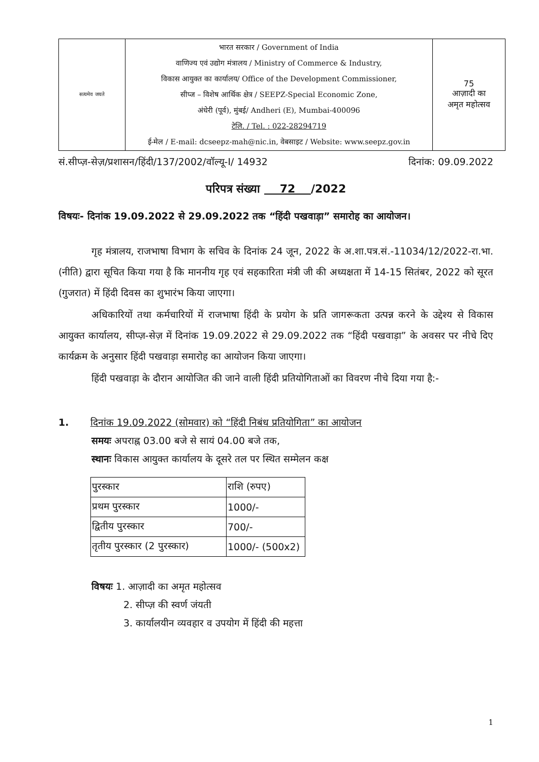| सत्यमेव जयते | भारत सरकार / Government of India वाणिज्य एवं उद्योग मंत्रालय / Ministry of Commerce & Industry, विकास आयुक्त का कार्यालय/ Office of the Development Commissioner, सीप्ज – विशेष आर्थिक क्षेत्र / SEEPZ-Special Economic Zone, अंधेरी (पूर्व), मुंबई/ Andheri (E), Mumbai-400096 टेलि. / Tel. : 022-28294719 ई-मेल / E-mail: dcseepz-mah@nic.in, वेबसाइट / Website: www.seepz.gov.in | 75 आज़ादी का अमृत महोत्सव |
सं.सीप्ज़-सेज़/प्रशासन/हिंदी/137/2002/वॉल्यू-I/ 14932 दिनांक: 09.09.2022
परिपत्र संख्या 72 /2022
विषयः- दिनांक 19.09.2022 से 29.09.2022 तक “हिंदी पखवाड़ा” समारोह का आयोजन।
गृह मंत्रालय, राजभाषा विभाग के सचिव के दिनांक 24 जून, 2022 के अ.शा.पत्र.सं.-11034/12/2022-रा.भा.(नीति) द्वारा सूचित किया गया है कि माननीय गृह एवं सहकारिता मंत्री जी की अध्यक्षता में 14-15 सितंबर, 2022 को सूरत (गुजरात) में हिंदी दिवस का शुभारंभ किया जाएगा।
अधिकारियों तथा कर्मचारियों में राजभाषा हिंदी के प्रयोग के प्रति जागरूकता उत्पन्न करने के उद्देश्य से विकास आयुक्त कार्यालय, सीप्ज़-सेज़ में दिनांक 19.09.2022 से 29.09.2022 तक “हिंदी पखवाड़ा” के अवसर पर नीचे दिए कार्यक्रम के अनुसार हिंदी पखवाड़ा समारोह का आयोजन किया जाएगा।
हिंदी पखवाड़ा के दौरान आयोजित की जाने वाली हिंदी प्रतियोगिताओं का विवरण नीचे दिया गया है:-
1. दिनांक 19.09.2022 (सोमवार) को “हिंदी निबंध प्रतियोगिता” का आयोजन
समयः अपराह्न 03.00 बजे से सायं 04.00 बजे तक,
स्थानः विकास आयुक्त कार्यालय के दूसरे तल पर स्थित सम्मेलन कक्ष
| पुरस्कार | राशि (रुपए) |
| --- | --- |
| प्रथम पुरस्कार | 1000/- |
| द्वितीय पुरस्कार | 700/- |
| तृतीय पुरस्कार (2 पुरस्कार) | 1000/- (500x2) |
विषयः 1. आज़ादी का अमृत महोत्सव
2. सीप्ज़ की स्वर्ण जंयती
3. कार्यालयीन व्यवहार व उपयोग में हिंदी की महत्ता
1